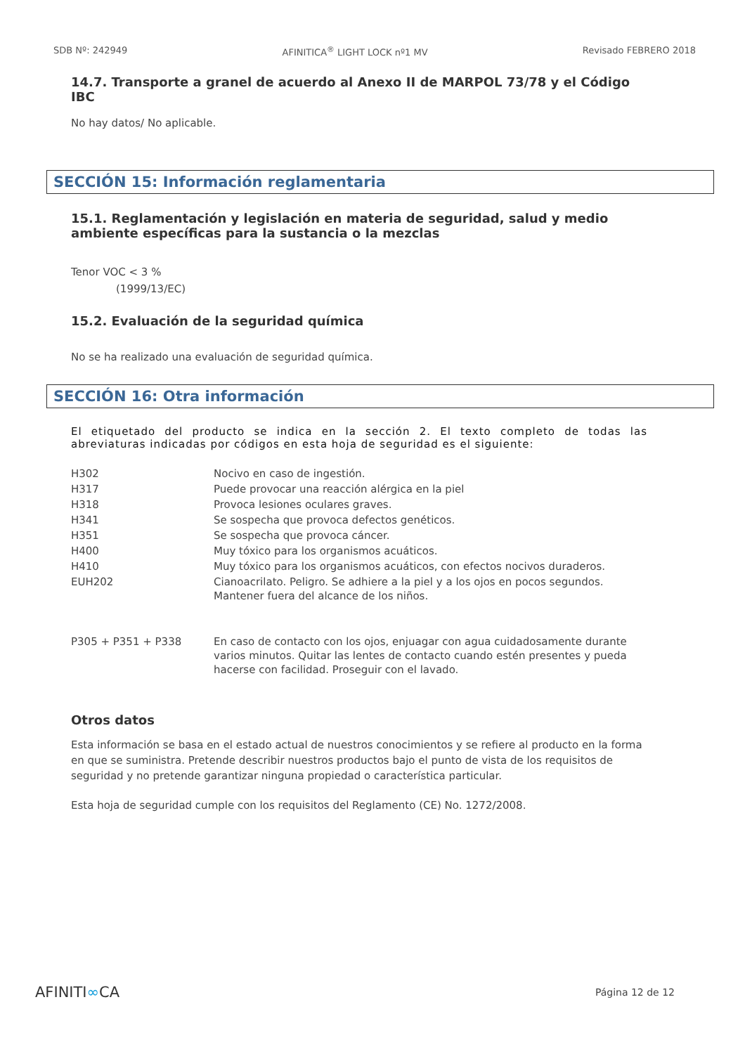SDB Nº: 242949 AFINITICA<sup>®</sup> LIGHT LOCK nº1 MV Revisado FEBRERO 2018
14.7. Transporte a granel de acuerdo al Anexo II de MARPOL 73/78 y el Código IBC
No hay datos/ No aplicable.
SECCIÓN 15: Información reglamentaria
15.1. Reglamentación y legislación en materia de seguridad, salud y medio ambiente específicas para la sustancia o la mezclas
Tenor VOC < 3 %
(1999/13/EC)
15.2. Evaluación de la seguridad química
No se ha realizado una evaluación de seguridad química.
SECCIÓN 16: Otra información
El etiquetado del producto se indica en la sección 2. El texto completo de todas las abreviaturas indicadas por códigos en esta hoja de seguridad es el siguiente:
| H302 | Nocivo en caso de ingestión. |
| H317 | Puede provocar una reacción alérgica en la piel |
| H318 | Provoca lesiones oculares graves. |
| H341 | Se sospecha que provoca defectos genéticos. |
| H351 | Se sospecha que provoca cáncer. |
| H400 | Muy tóxico para los organismos acuáticos. |
| H410 | Muy tóxico para los organismos acuáticos, con efectos nocivos duraderos. |
| EUH202 | Cianoacrilato. Peligro. Se adhiere a la piel y a los ojos en pocos segundos. Mantener fuera del alcance de los niños. |
| P305 + P351 + P338 | En caso de contacto con los ojos, enjuagar con agua cuidadosamente durante varios minutos. Quitar las lentes de contacto cuando estén presentes y pueda hacerse con facilidad. Proseguir con el lavado. |
Otros datos
Esta información se basa en el estado actual de nuestros conocimientos y se refiere al producto en la forma en que se suministra. Pretende describir nuestros productos bajo el punto de vista de los requisitos de seguridad y no pretende garantizar ninguna propiedad o característica particular.
Esta hoja de seguridad cumple con los requisitos del Reglamento (CE) No. 1272/2008.
AFINITI∞CA Página 12 de 12